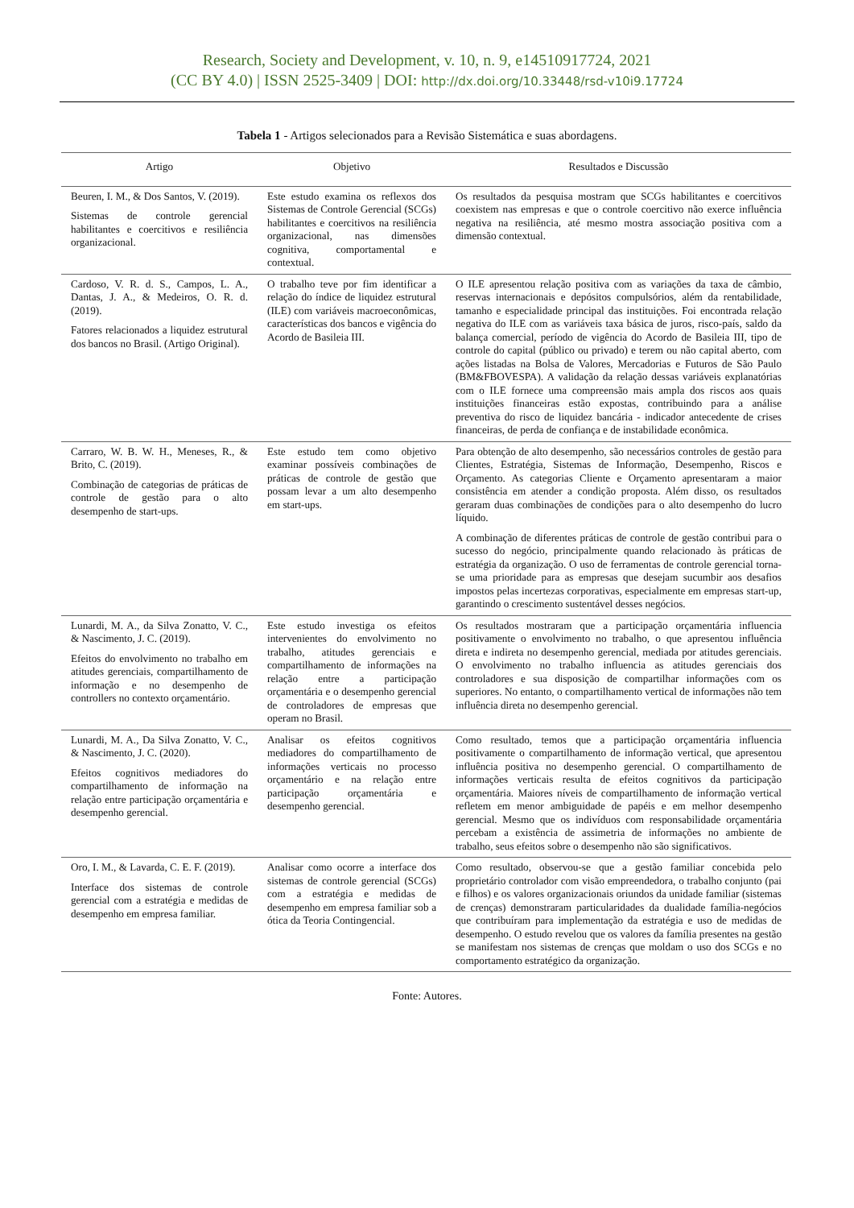Research, Society and Development, v. 10, n. 9, e14510917724, 2021
(CC BY 4.0) | ISSN 2525-3409 | DOI: http://dx.doi.org/10.33448/rsd-v10i9.17724
Tabela 1 - Artigos selecionados para a Revisão Sistemática e suas abordagens.
| Artigo | Objetivo | Resultados e Discussão |
| --- | --- | --- |
| Beuren, I. M., & Dos Santos, V. (2019). Sistemas de controle gerencial habilitantes e coercitivos e resiliência organizacional. | Este estudo examina os reflexos dos Sistemas de Controle Gerencial (SCGs) habilitantes e coercitivos na resiliência organizacional, nas dimensões cognitiva, comportamental e contextual. | Os resultados da pesquisa mostram que SCGs habilitantes e coercitivos coexistem nas empresas e que o controle coercitivo não exerce influência negativa na resiliência, até mesmo mostra associação positiva com a dimensão contextual. |
| Cardoso, V. R. d. S., Campos, L. A., Dantas, J. A., & Medeiros, O. R. d. (2019). Fatores relacionados a liquidez estrutural dos bancos no Brasil. (Artigo Original). | O trabalho teve por fim identificar a relação do índice de liquidez estrutural (ILE) com variáveis macroeconômicas, características dos bancos e vigência do Acordo de Basileia III. | O ILE apresentou relação positiva com as variações da taxa de câmbio, reservas internacionais e depósitos compulsórios, além da rentabilidade, tamanho e especialidade principal das instituições. Foi encontrada relação negativa do ILE com as variáveis taxa básica de juros, risco-país, saldo da balança comercial, período de vigência do Acordo de Basileia III, tipo de controle do capital (público ou privado) e terem ou não capital aberto, com ações listadas na Bolsa de Valores, Mercadorias e Futuros de São Paulo (BM&FBOVESPA). A validação da relação dessas variáveis explanatórias com o ILE fornece uma compreensão mais ampla dos riscos aos quais instituições financeiras estão expostas, contribuindo para a análise preventiva do risco de liquidez bancária - indicador antecedente de crises financeiras, de perda de confiança e de instabilidade econômica. |
| Carraro, W. B. W. H., Meneses, R., & Brito, C. (2019). Combinação de categorias de práticas de controle de gestão para o alto desempenho de start-ups. | Este estudo tem como objetivo examinar possíveis combinações de práticas de controle de gestão que possam levar a um alto desempenho em start-ups. | Para obtenção de alto desempenho, são necessários controles de gestão para Clientes, Estratégia, Sistemas de Informação, Desempenho, Riscos e Orçamento. As categorias Cliente e Orçamento apresentaram a maior consistência em atender a condição proposta. Além disso, os resultados geraram duas combinações de condições para o alto desempenho do lucro líquido. A combinação de diferentes práticas de controle de gestão contribui para o sucesso do negócio, principalmente quando relacionado às práticas de estratégia da organização. O uso de ferramentas de controle gerencial torna-se uma prioridade para as empresas que desejam sucumbir aos desafios impostos pelas incertezas corporativas, especialmente em empresas start-up, garantindo o crescimento sustentável desses negócios. |
| Lunardi, M. A., da Silva Zonatto, V. C., & Nascimento, J. C. (2019). Efeitos do envolvimento no trabalho em atitudes gerenciais, compartilhamento de informação e no desempenho de controllers no contexto orçamentário. | Este estudo investiga os efeitos intervenientes do envolvimento no trabalho, atitudes gerenciais e compartilhamento de informações na relação entre a participação orçamentária e o desempenho gerencial de controladores de empresas que operam no Brasil. | Os resultados mostraram que a participação orçamentária influencia positivamente o envolvimento no trabalho, o que apresentou influência direta e indireta no desempenho gerencial, mediada por atitudes gerenciais. O envolvimento no trabalho influencia as atitudes gerenciais dos controladores e sua disposição de compartilhar informações com os superiores. No entanto, o compartilhamento vertical de informações não tem influência direta no desempenho gerencial. |
| Lunardi, M. A., Da Silva Zonatto, V. C., & Nascimento, J. C. (2020). Efeitos cognitivos mediadores do compartilhamento de informação na relação entre participação orçamentária e desempenho gerencial. | Analisar os efeitos cognitivos mediadores do compartilhamento de informações verticais no processo orçamentário e na relação entre participação orçamentária e desempenho gerencial. | Como resultado, temos que a participação orçamentária influencia positivamente o compartilhamento de informação vertical, que apresentou influência positiva no desempenho gerencial. O compartilhamento de informações verticais resulta de efeitos cognitivos da participação orçamentária. Maiores níveis de compartilhamento de informação vertical refletem em menor ambiguidade de papéis e em melhor desempenho gerencial. Mesmo que os indivíduos com responsabilidade orçamentária percebam a existência de assimetria de informações no ambiente de trabalho, seus efeitos sobre o desempenho não são significativos. |
| Oro, I. M., & Lavarda, C. E. F. (2019). Interface dos sistemas de controle gerencial com a estratégia e medidas de desempenho em empresa familiar. | Analisar como ocorre a interface dos sistemas de controle gerencial (SCGs) com a estratégia e medidas de desempenho em empresa familiar sob a ótica da Teoria Contingencial. | Como resultado, observou-se que a gestão familiar concebida pelo proprietário controlador com visão empreendedora, o trabalho conjunto (pai e filhos) e os valores organizacionais oriundos da unidade familiar (sistemas de crenças) demonstraram particularidades da dualidade família-negócios que contribuíram para implementação da estratégia e uso de medidas de desempenho. O estudo revelou que os valores da família presentes na gestão se manifestam nos sistemas de crenças que moldam o uso dos SCGs e no comportamento estratégico da organização. |
Fonte: Autores.